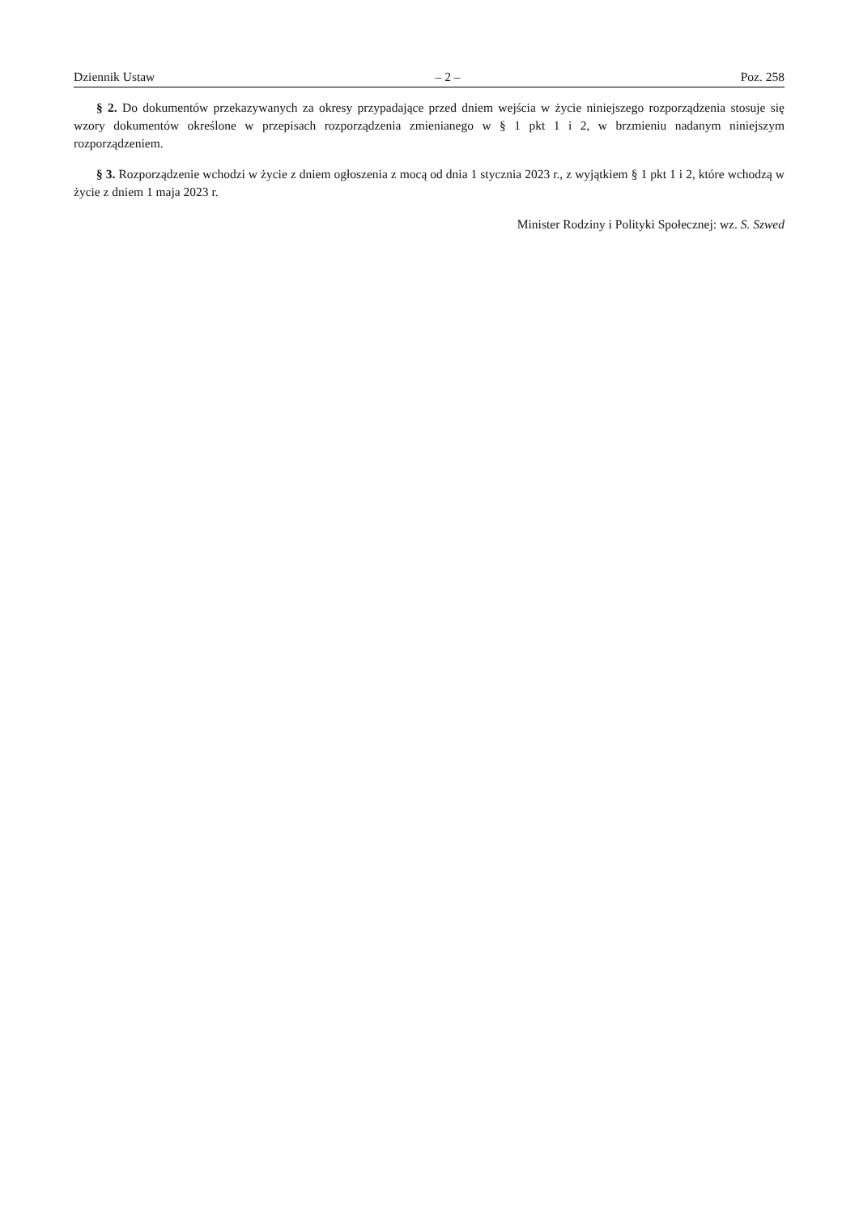Dziennik Ustaw – 2 – Poz. 258
§ 2. Do dokumentów przekazywanych za okresy przypadające przed dniem wejścia w życie niniejszego rozporządzenia stosuje się wzory dokumentów określone w przepisach rozporządzenia zmienianego w § 1 pkt 1 i 2, w brzmieniu nadanym niniejszym rozporządzeniem.
§ 3. Rozporządzenie wchodzi w życie z dniem ogłoszenia z mocą od dnia 1 stycznia 2023 r., z wyjątkiem § 1 pkt 1 i 2, które wchodzą w życie z dniem 1 maja 2023 r.
Minister Rodziny i Polityki Społecznej: wz. S. Szwed